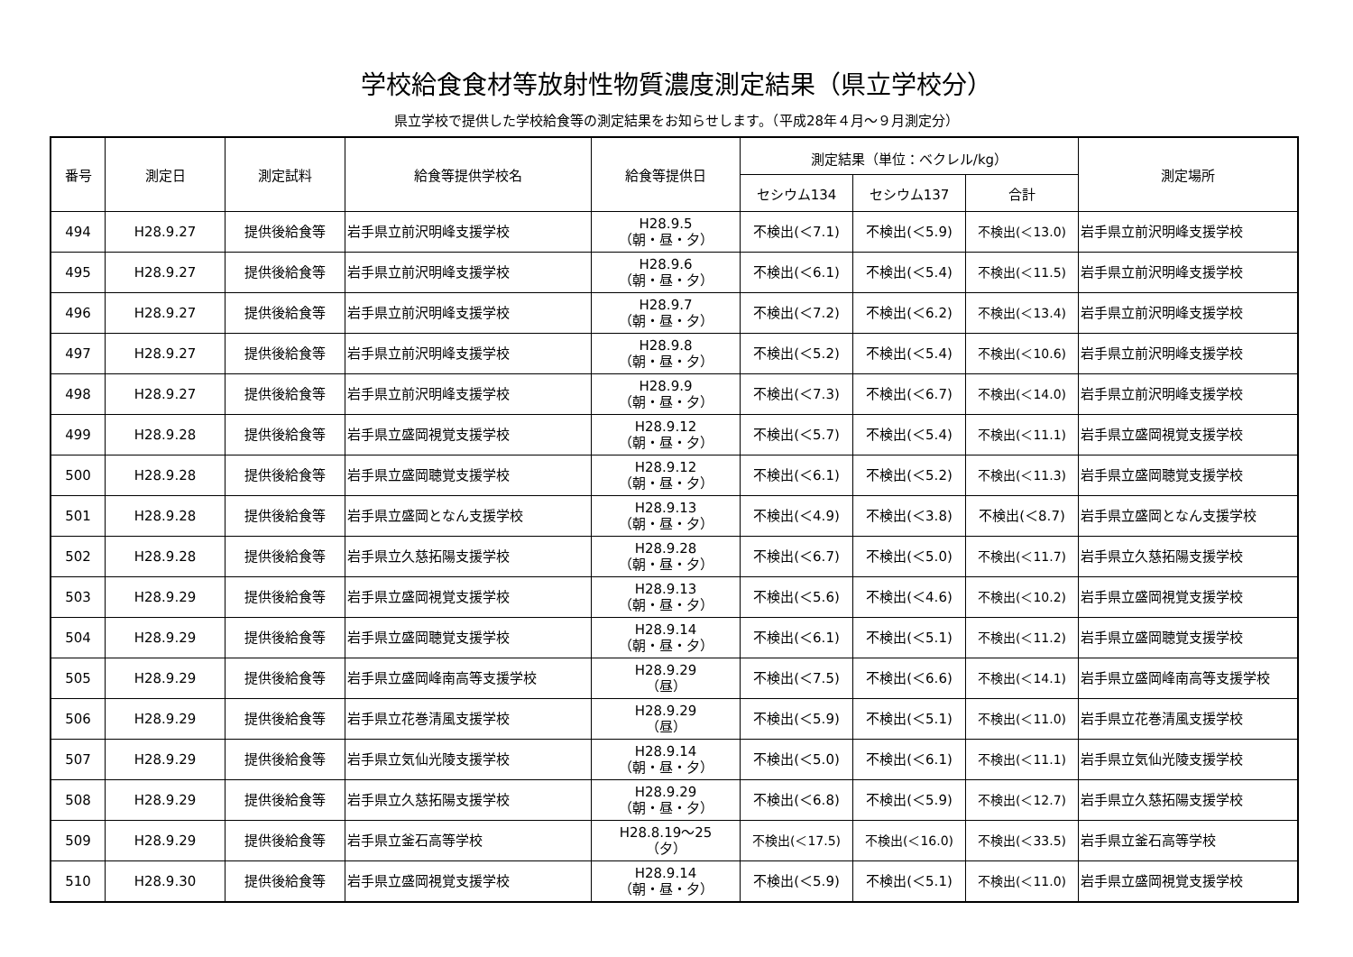学校給食食材等放射性物質濃度測定結果（県立学校分）
県立学校で提供した学校給食等の測定結果をお知らせします。（平成28年４月～９月測定分）
| 番号 | 測定日 | 測定試料 | 給食等提供学校名 | 給食等提供日 | 測定結果（単位：ベクレル/kg） | | | 測定場所 |
| --- | --- | --- | --- | --- | --- | --- | --- | --- |
| | | | | | セシウム134 | セシウム137 | 合計 | |
| 494 | H28.9.27 | 提供後給食等 | 岩手県立前沢明峰支援学校 | H28.9.5 （朝・昼・夕） | 不検出(＜7.1) | 不検出(＜5.9) | 不検出(＜13.0) | 岩手県立前沢明峰支援学校 |
| 495 | H28.9.27 | 提供後給食等 | 岩手県立前沢明峰支援学校 | H28.9.6 （朝・昼・夕） | 不検出(＜6.1) | 不検出(＜5.4) | 不検出(＜11.5) | 岩手県立前沢明峰支援学校 |
| 496 | H28.9.27 | 提供後給食等 | 岩手県立前沢明峰支援学校 | H28.9.7 （朝・昼・夕） | 不検出(＜7.2) | 不検出(＜6.2) | 不検出(＜13.4) | 岩手県立前沢明峰支援学校 |
| 497 | H28.9.27 | 提供後給食等 | 岩手県立前沢明峰支援学校 | H28.9.8 （朝・昼・夕） | 不検出(＜5.2) | 不検出(＜5.4) | 不検出(＜10.6) | 岩手県立前沢明峰支援学校 |
| 498 | H28.9.27 | 提供後給食等 | 岩手県立前沢明峰支援学校 | H28.9.9 （朝・昼・夕） | 不検出(＜7.3) | 不検出(＜6.7) | 不検出(＜14.0) | 岩手県立前沢明峰支援学校 |
| 499 | H28.9.28 | 提供後給食等 | 岩手県立盛岡視覚支援学校 | H28.9.12 （朝・昼・夕） | 不検出(＜5.7) | 不検出(＜5.4) | 不検出(＜11.1) | 岩手県立盛岡視覚支援学校 |
| 500 | H28.9.28 | 提供後給食等 | 岩手県立盛岡聴覚支援学校 | H28.9.12 （朝・昼・夕） | 不検出(＜6.1) | 不検出(＜5.2) | 不検出(＜11.3) | 岩手県立盛岡聴覚支援学校 |
| 501 | H28.9.28 | 提供後給食等 | 岩手県立盛岡となん支援学校 | H28.9.13 （朝・昼・夕） | 不検出(＜4.9) | 不検出(＜3.8) | 不検出(＜8.7) | 岩手県立盛岡となん支援学校 |
| 502 | H28.9.28 | 提供後給食等 | 岩手県立久慈拓陽支援学校 | H28.9.28 （朝・昼・夕） | 不検出(＜6.7) | 不検出(＜5.0) | 不検出(＜11.7) | 岩手県立久慈拓陽支援学校 |
| 503 | H28.9.29 | 提供後給食等 | 岩手県立盛岡視覚支援学校 | H28.9.13 （朝・昼・夕） | 不検出(＜5.6) | 不検出(＜4.6) | 不検出(＜10.2) | 岩手県立盛岡視覚支援学校 |
| 504 | H28.9.29 | 提供後給食等 | 岩手県立盛岡聴覚支援学校 | H28.9.14 （朝・昼・夕） | 不検出(＜6.1) | 不検出(＜5.1) | 不検出(＜11.2) | 岩手県立盛岡聴覚支援学校 |
| 505 | H28.9.29 | 提供後給食等 | 岩手県立盛岡峰南高等支援学校 | H28.9.29 （昼） | 不検出(＜7.5) | 不検出(＜6.6) | 不検出(＜14.1) | 岩手県立盛岡峰南高等支援学校 |
| 506 | H28.9.29 | 提供後給食等 | 岩手県立花巻清風支援学校 | H28.9.29 （昼） | 不検出(＜5.9) | 不検出(＜5.1) | 不検出(＜11.0) | 岩手県立花巻清風支援学校 |
| 507 | H28.9.29 | 提供後給食等 | 岩手県立気仙光陵支援学校 | H28.9.14 （朝・昼・夕） | 不検出(＜5.0) | 不検出(＜6.1) | 不検出(＜11.1) | 岩手県立気仙光陵支援学校 |
| 508 | H28.9.29 | 提供後給食等 | 岩手県立久慈拓陽支援学校 | H28.9.29 （朝・昼・夕） | 不検出(＜6.8) | 不検出(＜5.9) | 不検出(＜12.7) | 岩手県立久慈拓陽支援学校 |
| 509 | H28.9.29 | 提供後給食等 | 岩手県立釜石高等学校 | H28.8.19～25 （夕） | 不検出(＜17.5) | 不検出(＜16.0) | 不検出(＜33.5) | 岩手県立釜石高等学校 |
| 510 | H28.9.30 | 提供後給食等 | 岩手県立盛岡視覚支援学校 | H28.9.14 （朝・昼・夕） | 不検出(＜5.9) | 不検出(＜5.1) | 不検出(＜11.0) | 岩手県立盛岡視覚支援学校 |